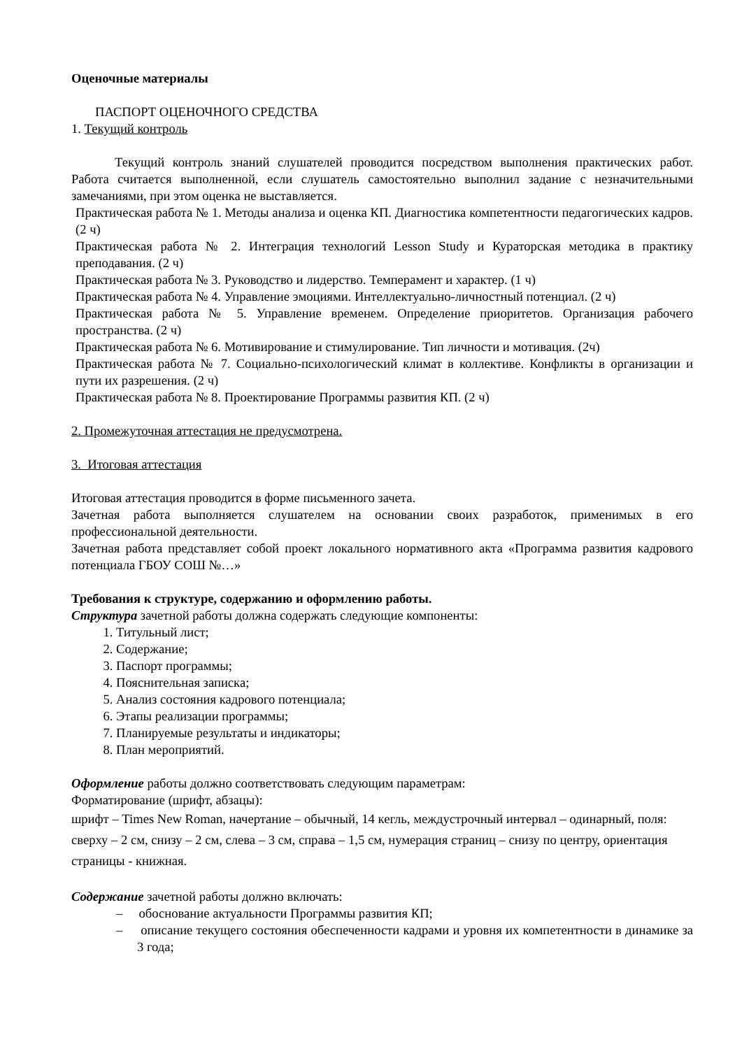Оценочные материалы
ПАСПОРТ ОЦЕНОЧНОГО СРЕДСТВА
1. Текущий контроль
Текущий контроль знаний слушателей проводится посредством выполнения практических работ. Работа считается выполненной, если слушатель самостоятельно выполнил задание с незначительными замечаниями, при этом оценка не выставляется.
Практическая работа № 1. Методы анализа и оценка КП. Диагностика компетентности педагогических кадров. (2 ч)
Практическая работа № 2. Интеграция технологий Lesson Study и Кураторская методика в практику преподавания. (2 ч)
Практическая работа № 3. Руководство и лидерство. Темперамент и характер. (1 ч)
Практическая работа № 4. Управление эмоциями. Интеллектуально-личностный потенциал. (2 ч)
Практическая работа № 5. Управление временем. Определение приоритетов. Организация рабочего пространства. (2 ч)
Практическая работа № 6. Мотивирование и стимулирование. Тип личности и мотивация. (2ч)
Практическая работа № 7. Социально-психологический климат в коллективе. Конфликты в организации и пути их разрешения. (2 ч)
Практическая работа № 8. Проектирование Программы развития КП. (2 ч)
2. Промежуточная аттестация не предусмотрена.
3. Итоговая аттестация
Итоговая аттестация проводится в форме письменного зачета.
Зачетная работа выполняется слушателем на основании своих разработок, применимых в его профессиональной деятельности.
Зачетная работа представляет собой проект локального нормативного акта «Программа развития кадрового потенциала ГБОУ СОШ №…»
Требования к структуре, содержанию и оформлению работы.
Структура зачетной работы должна содержать следующие компоненты:
1. Титульный лист;
2. Содержание;
3. Паспорт программы;
4. Пояснительная записка;
5. Анализ состояния кадрового потенциала;
6. Этапы реализации программы;
7. Планируемые результаты и индикаторы;
8. План мероприятий.
Оформление работы должно соответствовать следующим параметрам:
Форматирование (шрифт, абзацы):
шрифт – Times New Roman, начертание – обычный, 14 кегль, междустрочный интервал – одинарный, поля: сверху – 2 см, снизу – 2 см, слева – 3 см, справа – 1,5 см, нумерация страниц – снизу по центру, ориентация страницы - книжная.
Содержание зачетной работы должно включать:
– обоснование актуальности Программы развития КП;
– описание текущего состояния обеспеченности кадрами и уровня их компетентности в динамике за 3 года;